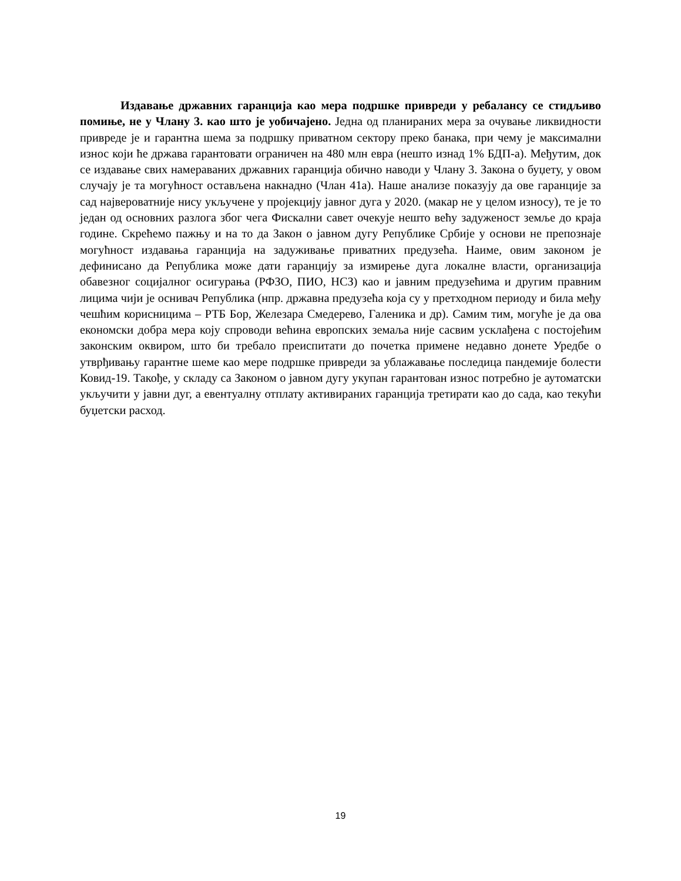Издавање државних гаранција као мера подршке привреди у ребалансу се стидљиво помиње, не у Члану 3. као што је уобичајено. Једна од планираних мера за очување ликвидности привреде је и гарантна шема за подршку приватном сектору преко банака, при чему је максимални износ који ће држава гарантовати ограничен на 480 млн евра (нешто изнад 1% БДП-а). Међутим, док се издавање свих намераваних државних гаранција обично наводи у Члану 3. Закона о буџету, у овом случају је та могућност остављена накнадно (Члан 41а). Наше анализе показују да ове гаранције за сад највероватније нису укључене у пројекцију јавног дуга у 2020. (макар не у целом износу), те је то један од основних разлога због чега Фискални савет очекује нешто већу задуженост земље до краја године. Скрећемо пажњу и на то да Закон о јавном дугу Републике Србије у основи не препознаје могућност издавања гаранција на задуживање приватних предузећа. Наиме, овим законом је дефинисано да Република може дати гаранцију за измирење дуга локалне власти, организација обавезног социјалног осигурања (РФЗО, ПИО, НСЗ) као и јавним предузећима и другим правним лицима чији је оснивач Република (нпр. државна предузећа која су у претходном периоду и била међу чешћим корисницима – РТБ Бор, Железара Смедерево, Галеника и др). Самим тим, могуће је да ова економски добра мера коју спроводи већина европских земаља није сасвим усклађена с постојећим законским оквиром, што би требало преиспитати до почетка примене недавно донете Уредбе о утврђивању гарантне шеме као мере подршке привреди за ублажавање последица пандемије болести Ковид-19. Такође, у складу са Законом о јавном дугу укупан гарантован износ потребно је аутоматски укључити у јавни дуг, а евентуалну отплату активираних гаранција третирати као до сада, као текући буџетски расход.
19